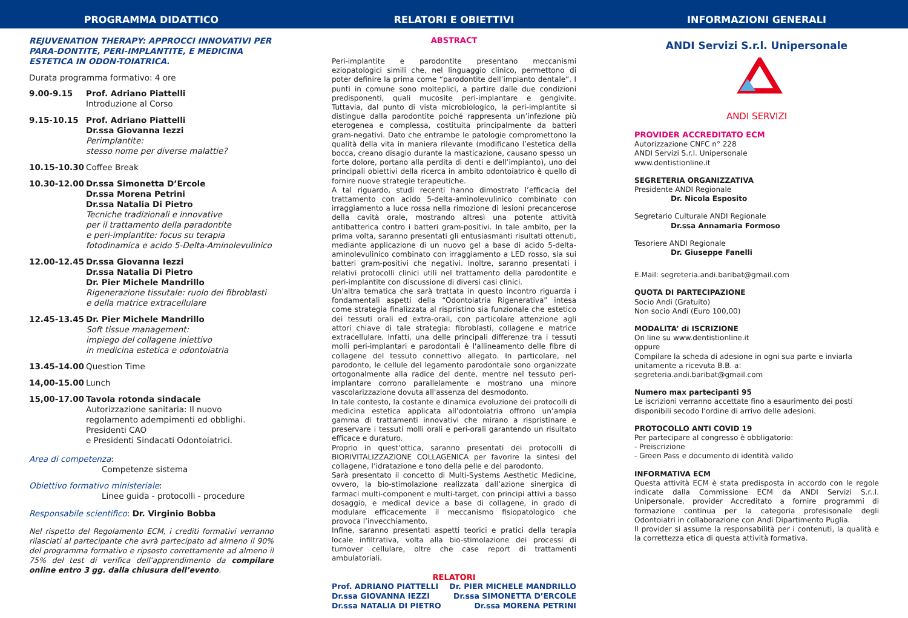PROGRAMMA DIDATTICO
REJUVENATION THERAPY: APPROCCI INNOVATIVI PER PARA-DONTITE, PERI-IMPLANTITE, E MEDICINA ESTETICA IN ODON-TOIATRICA.
Durata programma formativo: 4 ore
9.00-9.15 Prof. Adriano Piattelli
Introduzione al Corso
9.15-10.15 Prof. Adriano Piattelli
Dr.ssa Giovanna Iezzi
Perimplantite:
stesso nome per diverse malattie?
10.15-10.30 Coffee Break
10.30-12.00 Dr.ssa Simonetta D’Ercole
Dr.ssa Morena Petrini
Dr.ssa Natalia Di Pietro
Tecniche tradizionali e innovative
per il trattamento della paradontite
e peri-implantite: focus su terapia
fotodinamica e acido 5-Delta-Aminolevulinico
12.00-12.45 Dr.ssa Giovanna Iezzi
Dr.ssa Natalia Di Pietro
Dr. Pier Michele Mandrillo
Rigenerazione tissutale: ruolo dei fibroblasti
e della matrice extracellulare
12.45-13.45 Dr. Pier Michele Mandrillo
Soft tissue management:
impiego del collagene iniettivo
in medicina estetica e odontoiatria
13.45-14.00 Question Time
14,00-15.00 Lunch
15,00-17.00 Tavola rotonda sindacale
Autorizzazione sanitaria: Il nuovo regolamento adempimenti ed obblighi. Presidenti CAO
e Presidenti Sindacati Odontoiatrici.
Area di competenza:
Competenze sistema
Obiettivo formativo ministeriale:
Linee guida - protocolli - procedure
Responsabile scientifico: Dr. Virginio Bobba
Nel rispetto del Regolamento ECM, i crediti formativi verranno rilasciati al partecipante che avrà partecipato ad almeno il 90% del programma formativo e ripsosto correttamente ad almeno il 75% del test di verifica dell’apprendimento da compilare online entro 3 gg. dalla chiusura dell’evento.
RELATORI E OBIETTIVI
ABSTRACT
Peri-implantite e parodontite presentano meccanismi eziopatologici simili che, nel linguaggio clinico, permettono di poter definire la prima come “parodontite dell’impianto dentale”. I punti in comune sono molteplici, a partire dalle due condizioni predisponenti, quali mucosite peri-implantare e gengivite. Tuttavia, dal punto di vista microbiologico, la peri-implantite si distingue dalla parodontite poiché rappresenta un’infezione più eterogenea e complessa, costituita principalmente da batteri gram-negativi. Dato che entrambe le patologie compromettono la qualità della vita in maniera rilevante (modificano l’estetica della bocca, creano disagio durante la masticazione, causano spesso un forte dolore, portano alla perdita di denti e dell’impianto), uno dei principali obiettivi della ricerca in ambito odontoiatrico è quello di fornire nuove strategie terapeutiche.
A tal riguardo, studi recenti hanno dimostrato l’efficacia del trattamento con acido 5-delta-aminolevulinico combinato con irraggiamento a luce rossa nella rimozione di lesioni precancerose della cavità orale, mostrando altresì una potente attività antibatterica contro i batteri gram-positivi. In tale ambito, per la prima volta, saranno presentati gli entusiasmanti risultati ottenuti, mediante applicazione di un nuovo gel a base di acido 5-delta-aminolevulinico combinato con irraggiamento a LED rosso, sia sui batteri gram-positivi che negativi. Inoltre, saranno presentati i relativi protocolli clinici utili nel trattamento della parodontite e peri-implantite con discussione di diversi casi clinici.
Un'altra tematica che sarà trattata in questo incontro riguarda i fondamentali aspetti della “Odontoiatria Rigenerativa” intesa come strategia finalizzata al rispristino sia funzionale che estetico dei tessuti orali ed extra-orali, con particolare attenzione agli attori chiave di tale strategia: fibroblasti, collagene e matrice extracellulare. Infatti, una delle principali differenze tra i tessuti molli peri-implantari e parodontali è l'allineamento delle fibre di collagene del tessuto connettivo allegato. In particolare, nel parodonto, le cellule del legamento parodontale sono organizzate ortogonalmente alla radice del dente, mentre nel tessuto peri-implantare corrono parallelamente e mostrano una minore vascolarizzazione dovuta all'assenza del desmodonto.
In tale contesto, la costante e dinamica evoluzione dei protocolli di medicina estetica applicata all’odontoiatria offrono un’ampia gamma di trattamenti innovativi che mirano a rispristinare e preservare i tessuti molli orali e peri-orali garantendo un risultato efficace e duraturo.
Proprio in quest’ottica, saranno presentati dei protocolli di BIORIVITALIZZAZIONE COLLAGENICA per favorire la sintesi del collagene, l’idratazione e tono della pelle e del parodonto.
Sarà presentato il concetto di Multi-Systems Aesthetic Medicine, ovvero, la bio-stimolazione realizzata dall’azione sinergica di farmaci multi-component e multi-target, con principi attivi a basso dosaggio, e medical device a base di collagene, in grado di modulare efficacemente il meccanismo fisiopatologico che provoca l’invecchiamento.
Infine, saranno presentati aspetti teorici e pratici della terapia locale infiltrativa, volta alla bio-stimolazione dei processi di turnover cellulare, oltre che case report di trattamenti ambulatoriali.
RELATORI
Prof. ADRIANO PIATTELLI
Dr.ssa GIOVANNA IEZZI
Dr.ssa NATALIA DI PIETRO
Dr. PIER MICHELE MANDRILLO
Dr.ssa SIMONETTA D’ERCOLE
Dr.ssa MORENA PETRINI
INFORMAZIONI GENERALI
ANDI Servizi S.r.l. Unipersonale
ANDI SERVIZI
PROVIDER ACCREDITATO ECM
Autorizzazione CNFC n° 228
ANDI Servizi S.r.l. Unipersonale
www.dentistionline.it
SEGRETERIA ORGANIZZATIVA
Presidente ANDI Regionale
Dr. Nicola Esposito
Segretario Culturale ANDI Regionale
Dr.ssa Annamaria Formoso
Tesoriere ANDI Regionale
Dr. Giuseppe Fanelli
E.Mail: segreteria.andi.baribat@gmail.com
QUOTA DI PARTECIPAZIONE
Socio Andi (Gratuito)
Non socio Andi (Euro 100,00)
MODALITA’ di ISCRIZIONE
On line su www.dentistionline.it
oppure
Compilare la scheda di adesione in ogni sua parte e inviarla unitamente a ricevuta B.B. a:
segreteria.andi.baribat@gmail.com
Numero max partecipanti 95
Le iscrizioni verranno accettate fino a esaurimento dei posti disponibili secodo l’ordine di arrivo delle adesioni.
PROTOCOLLO ANTI COVID 19
Per partecipare al congresso è obbligatorio:
- Preiscrizione
- Green Pass e documento di identità valido
INFORMATIVA ECM
Questa attività ECM è stata predisposta in accordo con le regole indicate dalla Commissione ECM da ANDI Servizi S.r..l. Unipersonale, provider Accreditato a fornire programmi di formazione continua per la categoria profesisonale degli Odontoiatri in collaborazione con Andi Dipartimento Puglia.
Il provider si assume la responsabilità per i contenuti, la qualità e la correttezza etica di questa attività formativa.